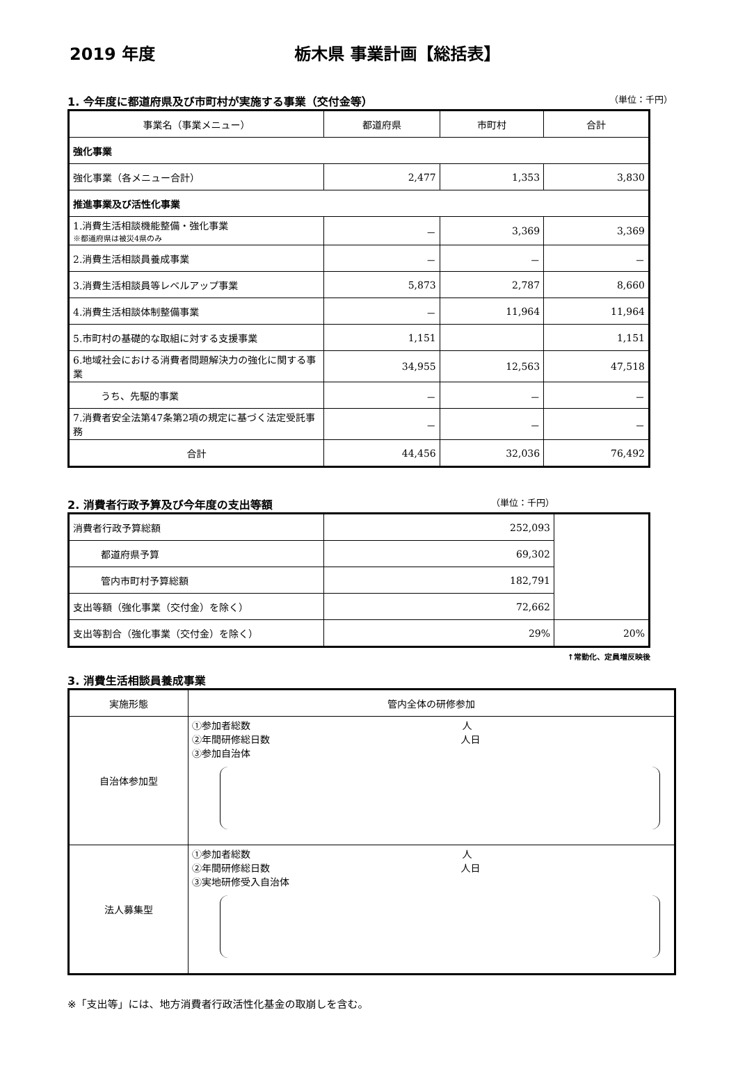2019 年度 栃木県 事業計画【総括表】
1. 今年度に都道府県及び市町村が実施する事業（交付金等） （単位：千円）
| 事業名（事業メニュー） | 都道府県 | 市町村 | 合計 |
| --- | --- | --- | --- |
| 強化事業 | | | |
| 強化事業（各メニュー合計） | 2,477 | 1,353 | 3,830 |
| 推進事業及び活性化事業 | | | |
| 1.消費生活相談機能整備・強化事業 ※都道府県は被災4県のみ | － | 3,369 | 3,369 |
| 2.消費生活相談員養成事業 | － | － | － |
| 3.消費生活相談員等レベルアップ事業 | 5,873 | 2,787 | 8,660 |
| 4.消費生活相談体制整備事業 | － | 11,964 | 11,964 |
| 5.市町村の基礎的な取組に対する支援事業 | 1,151 | | 1,151 |
| 6.地域社会における消費者問題解決力の強化に関する事業 | 34,955 | 12,563 | 47,518 |
| うち、先駆的事業 | － | － | － |
| 7.消費者安全法第47条第2項の規定に基づく法定受託事務 | － | － | － |
| 合計 | 44,456 | 32,036 | 76,492 |
2. 消費者行政予算及び今年度の支出等額 （単位：千円）
| 消費者行政予算総額 | 252,093 | |
| 都道府県予算 | 69,302 | |
| 管内市町村予算総額 | 182,791 | |
| 支出等額（強化事業（交付金）を除く） | 72,662 | |
| 支出等割合（強化事業（交付金）を除く） | 29% | 20% |
↑常勤化、定員増反映後
3. 消費生活相談員養成事業
| 実施形態 | 管内全体の研修参加 |
| --- | --- |
| 自治体参加型 | ①参加者総数 人 ②年間研修総日数 人日 ③参加自治体 |
| 法人募集型 | ①参加者総数 人 ②年間研修総日数 人日 ③実地研修受入自治体 |
※「支出等」には、地方消費者行政活性化基金の取崩しを含む。